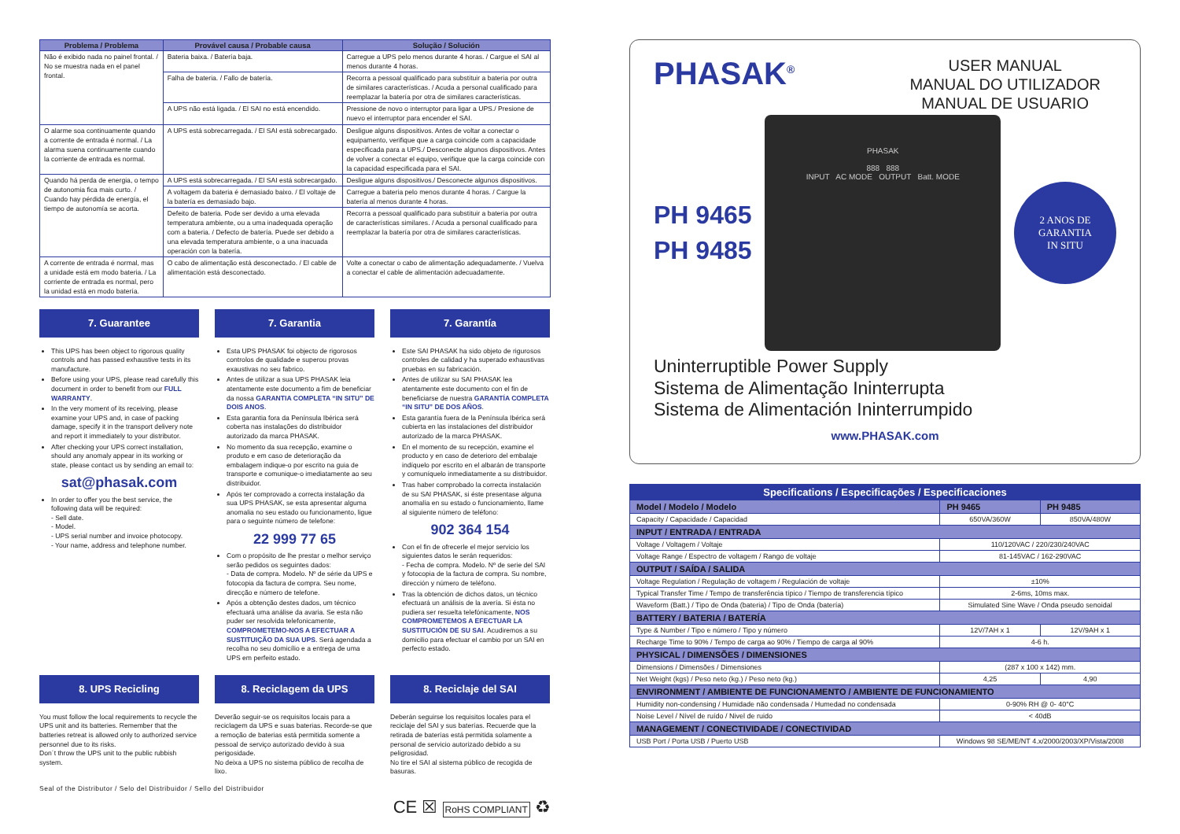| Problema / Problema | Provável causa / Probable causa | Solução / Solución |
| --- | --- | --- |
| Não é exibido nada no painel frontal. / No se muestra nada en el panel frontal. | Bateria baixa. / Batería baja. | Carregue a UPS pelo menos durante 4 horas. / Cargue el SAI al menos durante 4 horas. |
| | Falha de bateria. / Fallo de batería. | Recorra a pessoal qualificado para substituir a bateria por outra de similares características. / Acuda a personal cualificado para reemplazar la batería por otra de similares características. |
| | A UPS não está ligada. / El SAI no está encendido. | Pressione de novo o interruptor para ligar a UPS./ Presione de nuevo el interruptor para encender el SAI. |
| O alarme soa continuamente quando a corrente de entrada é normal. / La alarma suena continuamente cuando la corriente de entrada es normal. | A UPS está sobrecarregada. / El SAI está sobrecargado. | Desligue alguns dispositivos. Antes de voltar a conectar o equipamento, verifique que a carga coincide com a capacidade especificada para a UPS./ Desconecte algunos dispositivos. Antes de volver a conectar el equipo, verifique que la carga coincide con la capacidad especificada para el SAI. |
| Quando há perda de energia, o tempo de autonomia fica mais curto. / Cuando hay pérdida de energía, el tiempo de autonomía se acorta. | A UPS está sobrecarregada. / El SAI está sobrecargado. | Desligue alguns dispositivos./ Desconecte algunos dispositivos. |
| | A voltagem da bateria é demasiado baixo. / El voltaje de la batería es demasiado bajo. | Carregue a bateria pelo menos durante 4 horas. / Cargue la batería al menos durante 4 horas. |
| | Defeito de bateria. Pode ser devido a uma elevada temperatura ambiente, ou a uma inadequada operação com a bateria. / Defecto de batería. Puede ser debido a una elevada temperatura ambiente, o a una inacuada operación con la batería. | Recorra a pessoal qualificado para substituir a bateria por outra de características similares. / Acuda a personal cualificado para reemplazar la batería por otra de similares características. |
| A corrente de entrada é normal, mas a unidade está em modo bateria. / La corriente de entrada es normal, pero la unidad está en modo batería. | O cabo de alimentação está desconectado. / El cable de alimentación está desconectado. | Volte a conectar o cabo de alimentação adequadamente. / Vuelva a conectar el cable de alimentación adecuadamente. |
7. Guarantee
This UPS has been object to rigorous quality controls and has passed exhaustive tests in its manufacture.
Before using your UPS, please read carefully this document in order to benefit from our FULL WARRANTY.
In the very moment of its receiving, please examine your UPS and, in case of packing damage, specify it in the transport delivery note and report it immediately to your distributor.
After checking your UPS correct installation, should any anomaly appear in its working or state, please contact us by sending an email to:
sat@phasak.com
In order to offer you the best service, the following data will be required:
- Sell date.
- Model.
- UPS serial number and invoice photocopy.
- Your name, address and telephone number.
7. Garantia
Esta UPS PHASAK foi objecto de rigorosos controlos de qualidade e superou provas exaustivas no seu fabrico.
Antes de utilizar a sua UPS PHASAK leia atentamente este documento a fim de beneficiar da nossa GARANTIA COMPLETA “IN SITU” DE DOIS ANOS.
Esta garantia fora da Península Ibérica será coberta nas instalações do distribuidor autorizado da marca PHASAK.
No momento da sua recepção, examine o produto e em caso de deterioração da embalagem indique-o por escrito na guia de transporte e comunique-o imediatamente ao seu distribuidor.
Após ter comprovado a correcta instalação da sua UPS PHASAK, se esta apresentar alguma anomalia no seu estado ou funcionamento, ligue para o seguinte número de telefone:
22 999 77 65
Com o propósito de lhe prestar o melhor serviço serão pedidos os seguintes dados:
- Data de compra. Modelo. Nº de série da UPS e fotocopia da factura de compra. Seu nome, direcção e número de telefone.
Após a obtenção destes dados, um técnico efectuará uma análise da avaria. Se esta não puder ser resolvida telefonicamente, COMPROMETEMO-NOS A EFECTUAR A SUSTITUIÇÃO DA SUA UPS. Será agendada a recolha no seu domicílio e a entrega de uma UPS em perfeito estado.
7. Garantía
Este SAI PHASAK ha sido objeto de rigurosos controles de calidad y ha superado exhaustivas pruebas en su fabricación.
Antes de utilizar su SAI PHASAK lea atentamente este documento con el fin de beneficiarse de nuestra GARANTÍA COMPLETA “IN SITU” DE DOS AÑOS.
Esta garantía fuera de la Península Ibérica será cubierta en las instalaciones del distribuidor autorizado de la marca PHASAK.
En el momento de su recepción, examine el producto y en caso de deterioro del embalaje indíquelo por escrito en el albarán de transporte y comuníquelo inmediatamente a su distribuidor.
Tras haber comprobado la correcta instalación de su SAI PHASAK, si éste presentase alguna anomalía en su estado o funcionamiento, llame al siguiente número de teléfono:
902 364 154
Con el fin de ofrecerle el mejor servicio los siguientes datos le serán requeridos:
- Fecha de compra. Modelo. Nº de serie del SAI y fotocopia de la factura de compra. Su nombre, dirección y número de teléfono.
Tras la obtención de dichos datos, un técnico efectuará un análisis de la avería. Si ésta no pudiera ser resuelta telefónicamente, NOS COMPROMETEMOS A EFECTUAR LA SUSTITUCIÓN DE SU SAI. Acudiremos a su domicilio para efectuar el cambio por un SAI en perfecto estado.
8. UPS Recicling
You must follow the local requirements to recycle the UPS unit and its batteries. Remember that the batteries retreat is allowed only to authorized service personnel due to its risks.
Don´t throw the UPS unit to the public rubbish system.
8. Reciclagem da UPS
Deverão seguir-se os requisitos locais para a reciclagem da UPS e suas baterias. Recorde-se que a remoção de baterias está permitida somente a pessoal de serviço autorizado devido à sua perigosidade.
No deixa a UPS no sistema público de recolha de lixo.
8. Reciclaje del SAI
Deberán seguirse los requisitos locales para el reciclaje del SAI y sus baterías. Recuerde que la retirada de baterías está permitida solamente a personal de servicio autorizado debido a su peligrosidad.
No tire el SAI al sistema público de recogida de basuras.
Seal of the Distributor / Selo del Distribuidor / Sello del Distribuidor
CE ☒ RoHS COMPLIANT ♻
PHASAK<sup>®</sup>
USER MANUAL
MANUAL DO UTILIZADOR
MANUAL DE USUARIO
PH 9465
PH 9485
PHASAK
888 888
INPUT AC MODE OUTPUT Batt. MODE
2 ANOS DE
GARANTIA
IN SITU
Uninterruptible Power Supply
Sistema de Alimentação Ininterrupta
Sistema de Alimentación Ininterrumpido
www.PHASAK.com
| Specifications / Especificações / Especificaciones | | |
| --- | --- | --- |
| Model / Modelo / Modelo | PH 9465 | PH 9485 |
| Capacity / Capacidade / Capacidad | 650VA/360W | 850VA/480W |
| INPUT / ENTRADA / ENTRADA | | |
| Voltage / Voltagem / Voltaje | 110/120VAC / 220/230/240VAC | |
| Voltage Range / Espectro de voltagem / Rango de voltaje | 81-145VAC / 162-290VAC | |
| OUTPUT / SAÍDA / SALIDA | | |
| Voltage Regulation / Regulação de voltagem / Regulación de voltaje | ±10% | |
| Typical Transfer Time / Tempo de transferência típico / Tiempo de transferencia típico | 2-6ms, 10ms max. | |
| Waveform (Batt.) / Tipo de Onda (bateria) / Tipo de Onda (batería) | Simulated Sine Wave / Onda pseudo senoidal | |
| BATTERY / BATERIA / BATERÍA | | |
| Type & Number / Tipo e número / Tipo y número | 12V/7AH x 1 | 12V/9AH x 1 |
| Recharge Time to 90% / Tempo de carga ao 90% / Tiempo de carga al 90% | 4-6 h. | |
| PHYSICAL / DIMENSÕES / DIMENSIONES | | |
| Dimensions / Dimensões / Dimensiones | (287 x 100 x 142) mm. | |
| Net Weight (kgs) / Peso neto (kg.) / Peso neto (kg.) | 4,25 | 4,90 |
| ENVIRONMENT / AMBIENTE DE FUNCIONAMENTO / AMBIENTE DE FUNCIONAMIENTO | | |
| Humidity non-condensing / Humidade não condensada / Humedad no condensada | 0-90% RH @ 0- 40°C | |
| Noise Level / Nível de ruído / Nivel de ruido | < 40dB | |
| MANAGEMENT / CONECTIVIDADE / CONECTIVIDAD | | |
| USB Port / Porta USB / Puerto USB | Windows 98 SE/ME/NT 4.x/2000/2003/XP/Vista/2008 | |